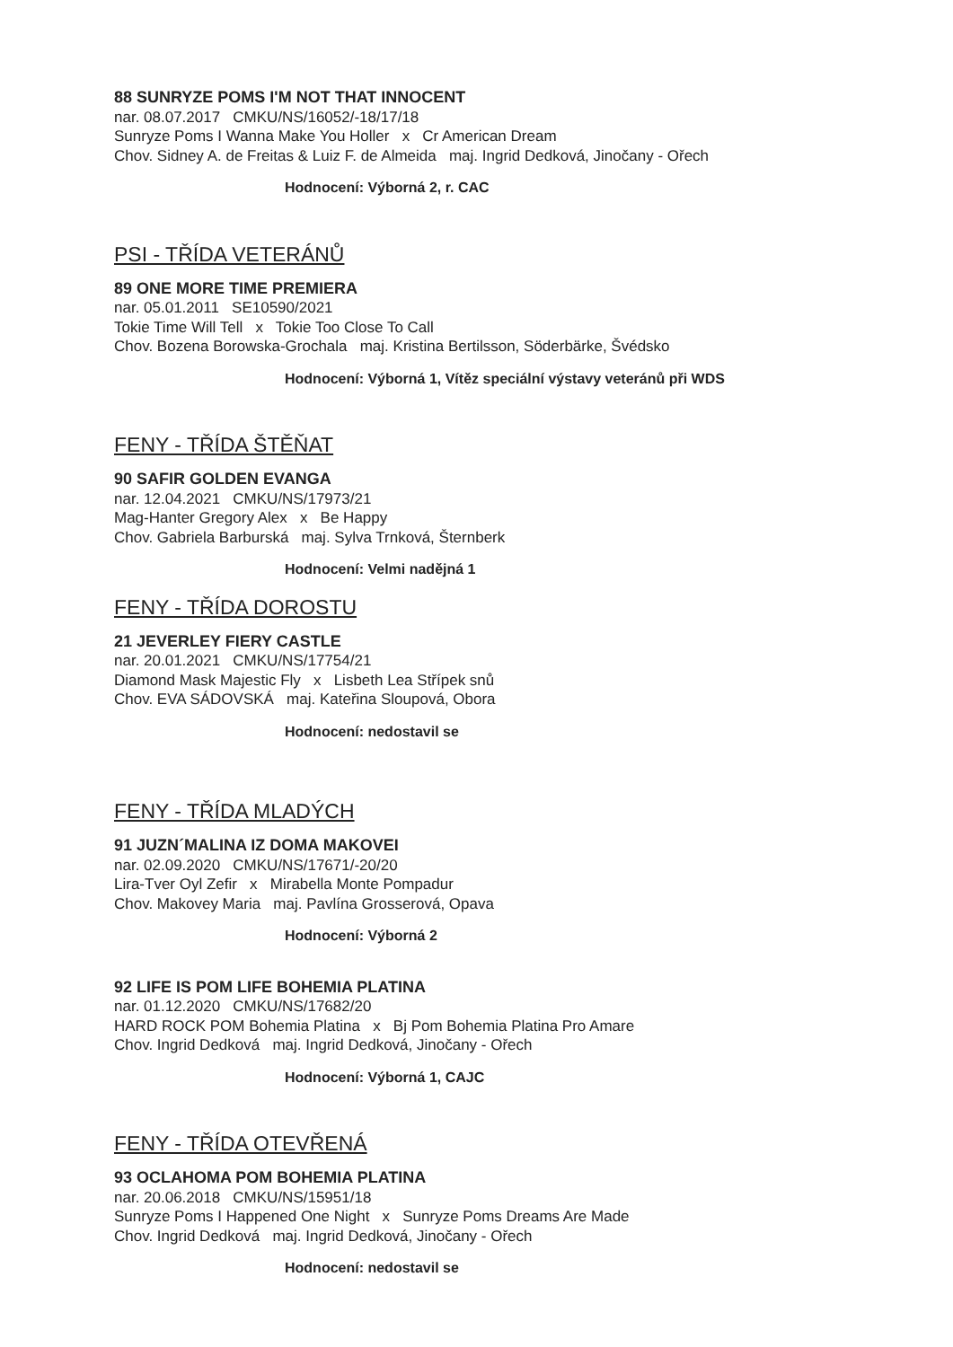88 SUNRYZE POMS I'M NOT THAT INNOCENT
nar. 08.07.2017 CMKU/NS/16052/-18/17/18
Sunryze Poms I Wanna Make You Holler x Cr American Dream
Chov. Sidney A. de Freitas & Luiz F. de Almeida maj. Ingrid Dedková, Jinočany - Ořech
Hodnocení: Výborná 2, r. CAC
PSI - TŘÍDA VETERÁNŮ
89 ONE MORE TIME PREMIERA
nar. 05.01.2011 SE10590/2021
Tokie Time Will Tell x Tokie Too Close To Call
Chov. Bozena Borowska-Grochala maj. Kristina Bertilsson, Söderbärke, Švédsko
Hodnocení: Výborná 1, Vítěz speciální výstavy veteránů při WDS
FENY - TŘÍDA ŠTĚŇAT
90 SAFIR GOLDEN EVANGA
nar. 12.04.2021 CMKU/NS/17973/21
Mag-Hanter Gregory Alex x Be Happy
Chov. Gabriela Barburská maj. Sylva Trnková, Šternberk
Hodnocení: Velmi nadějná 1
FENY - TŘÍDA DOROSTU
21 JEVERLEY FIERY CASTLE
nar. 20.01.2021 CMKU/NS/17754/21
Diamond Mask Majestic Fly x Lisbeth Lea Střípek snů
Chov. EVA SÁDOVSKÁ maj. Kateřina Sloupová, Obora
Hodnocení: nedostavil se
FENY - TŘÍDA MLADÝCH
91 JUZN´MALINA IZ DOMA MAKOVEI
nar. 02.09.2020 CMKU/NS/17671/-20/20
Lira-Tver Oyl Zefir x Mirabella Monte Pompadur
Chov. Makovey Maria maj. Pavlína Grosserová, Opava
Hodnocení: Výborná 2
92 LIFE IS POM LIFE BOHEMIA PLATINA
nar. 01.12.2020 CMKU/NS/17682/20
HARD ROCK POM Bohemia Platina x Bj Pom Bohemia Platina Pro Amare
Chov. Ingrid Dedková maj. Ingrid Dedková, Jinočany - Ořech
Hodnocení: Výborná 1, CAJC
FENY - TŘÍDA OTEVŘENÁ
93 OCLAHOMA POM BOHEMIA PLATINA
nar. 20.06.2018 CMKU/NS/15951/18
Sunryze Poms I Happened One Night x Sunryze Poms Dreams Are Made
Chov. Ingrid Dedková maj. Ingrid Dedková, Jinočany - Ořech
Hodnocení: nedostavil se